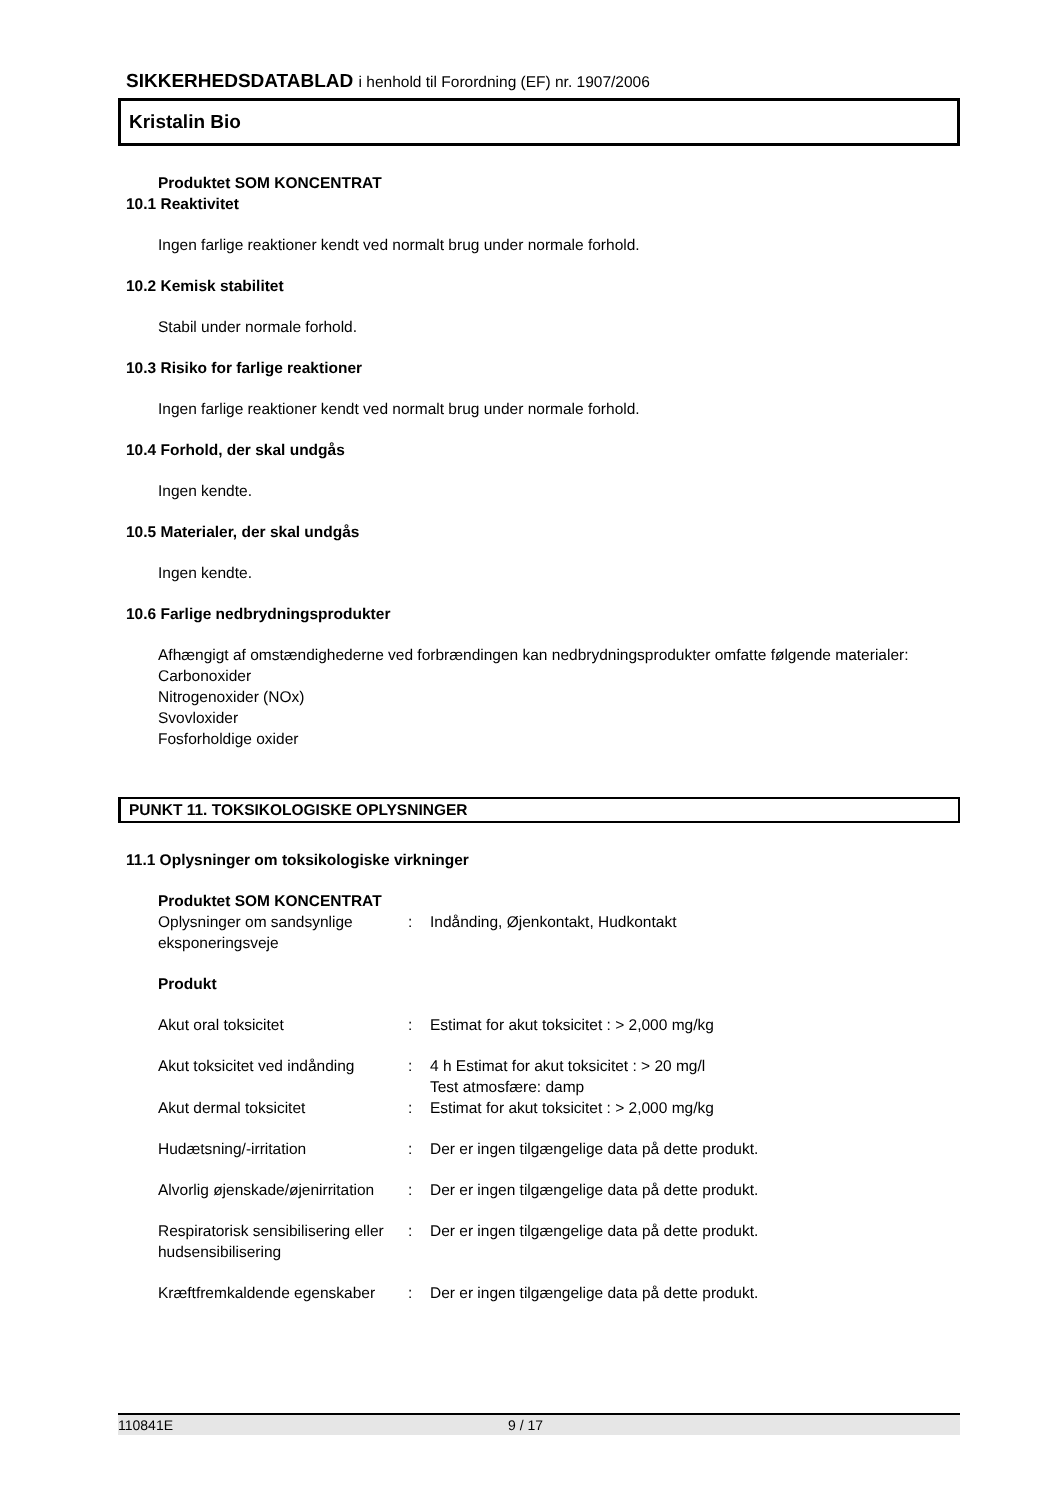SIKKERHEDSDATABLAD i henhold til Forordning (EF) nr. 1907/2006
Kristalin Bio
Produktet SOM KONCENTRAT
10.1 Reaktivitet
Ingen farlige reaktioner kendt ved normalt brug under normale forhold.
10.2 Kemisk stabilitet
Stabil under normale forhold.
10.3 Risiko for farlige reaktioner
Ingen farlige reaktioner kendt ved normalt brug under normale forhold.
10.4 Forhold, der skal undgås
Ingen kendte.
10.5 Materialer, der skal undgås
Ingen kendte.
10.6 Farlige nedbrydningsprodukter
Afhængigt af omstændighederne ved forbrændingen kan nedbrydningsprodukter omfatte følgende materialer:
Carbonoxider
Nitrogenoxider (NOx)
Svovloxider
Fosforholdige oxider
PUNKT 11. TOKSIKOLOGISKE OPLYSNINGER
11.1 Oplysninger om toksikologiske virkninger
Produktet SOM KONCENTRAT
| Oplysninger om sandsynlige eksponeringsveje | : | Indånding, Øjenkontakt, Hudkontakt |
Produkt
| Akut oral toksicitet | : | Estimat for akut toksicitet : > 2,000 mg/kg |
| Akut toksicitet ved indånding | : | 4 h Estimat for akut toksicitet : > 20 mg/l Test atmosfære: damp |
| Akut dermal toksicitet | : | Estimat for akut toksicitet : > 2,000 mg/kg |
| Hudætsning/-irritation | : | Der er ingen tilgængelige data på dette produkt. |
| Alvorlig øjenskade/øjenirritation | : | Der er ingen tilgængelige data på dette produkt. |
| Respiratorisk sensibilisering eller hudsensibilisering | : | Der er ingen tilgængelige data på dette produkt. |
| Kræftfremkaldende egenskaber | : | Der er ingen tilgængelige data på dette produkt. |
110841E 9 / 17